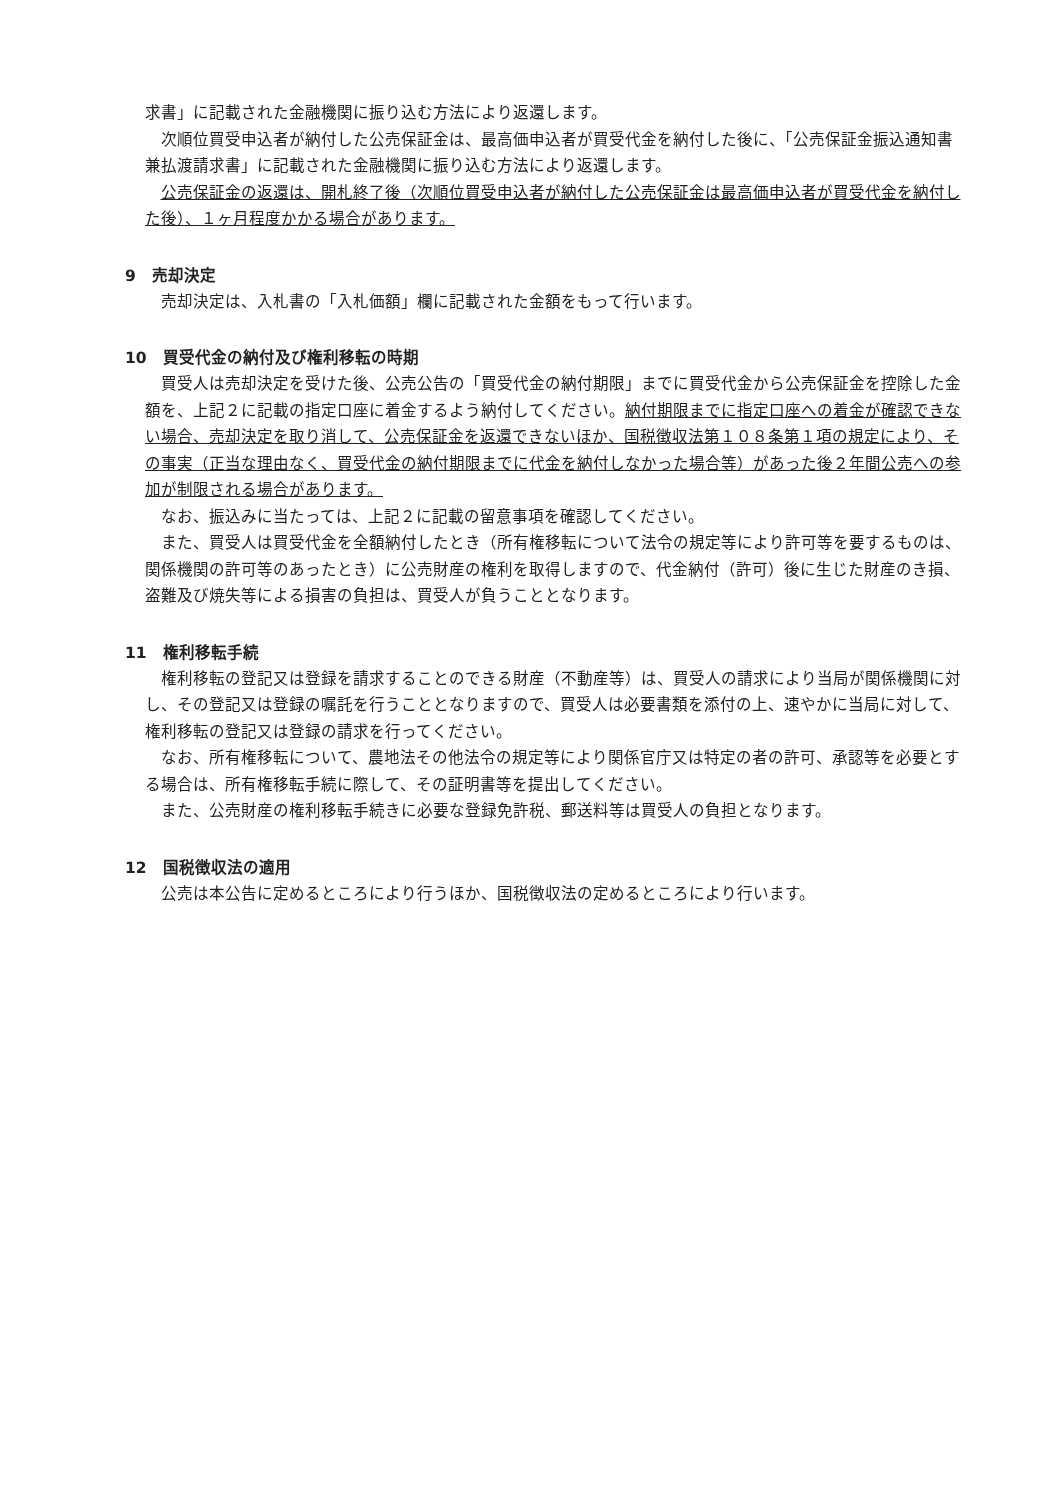求書」に記載された金融機関に振り込む方法により返還します。
次順位買受申込者が納付した公売保証金は、最高価申込者が買受代金を納付した後に、「公売保証金振込通知書兼払渡請求書」に記載された金融機関に振り込む方法により返還します。
公売保証金の返還は、開札終了後（次順位買受申込者が納付した公売保証金は最高価申込者が買受代金を納付した後）、１ヶ月程度かかる場合があります。
9　売却決定
売却決定は、入札書の「入札価額」欄に記載された金額をもって行います。
10　買受代金の納付及び権利移転の時期
買受人は売却決定を受けた後、公売公告の「買受代金の納付期限」までに買受代金から公売保証金を控除した金額を、上記２に記載の指定口座に着金するよう納付してください。納付期限までに指定口座への着金が確認できない場合、売却決定を取り消して、公売保証金を返還できないほか、国税徴収法第１０８条第１項の規定により、その事実（正当な理由なく、買受代金の納付期限までに代金を納付しなかった場合等）があった後２年間公売への参加が制限される場合があります。
なお、振込みに当たっては、上記２に記載の留意事項を確認してください。
また、買受人は買受代金を全額納付したとき（所有権移転について法令の規定等により許可等を要するものは、関係機関の許可等のあったとき）に公売財産の権利を取得しますので、代金納付（許可）後に生じた財産のき損、盗難及び焼失等による損害の負担は、買受人が負うこととなります。
11　権利移転手続
権利移転の登記又は登録を請求することのできる財産（不動産等）は、買受人の請求により当局が関係機関に対し、その登記又は登録の嘱託を行うこととなりますので、買受人は必要書類を添付の上、速やかに当局に対して、権利移転の登記又は登録の請求を行ってください。
なお、所有権移転について、農地法その他法令の規定等により関係官庁又は特定の者の許可、承認等を必要とする場合は、所有権移転手続に際して、その証明書等を提出してください。
また、公売財産の権利移転手続きに必要な登録免許税、郵送料等は買受人の負担となります。
12　国税徴収法の適用
公売は本公告に定めるところにより行うほか、国税徴収法の定めるところにより行います。